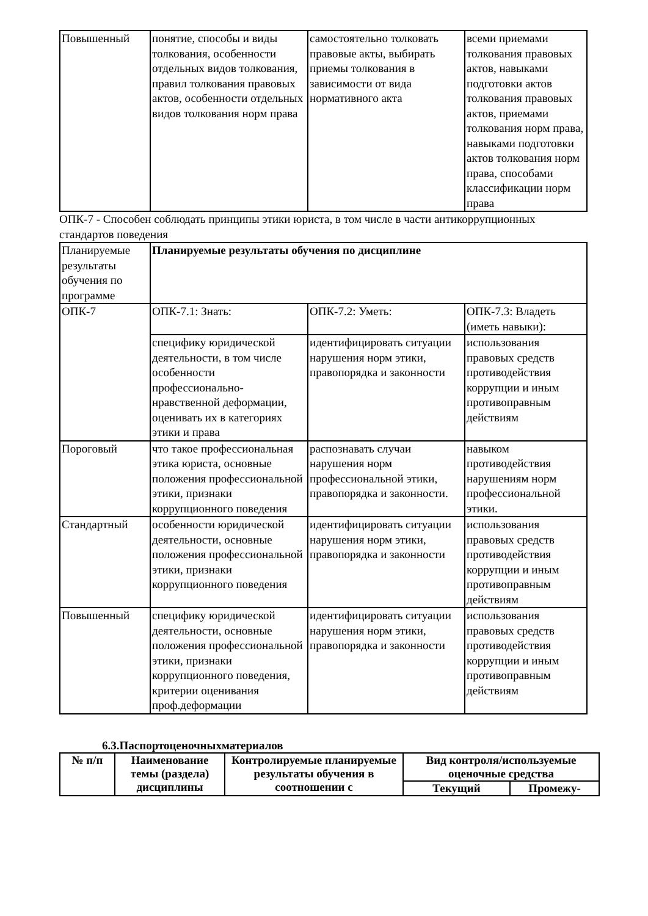| Повышенный | понятие, способы и виды толкования, особенности отдельных видов толкования, правил толкования правовых актов, особенности отдельных видов толкования норм права | самостоятельно толковать правовые акты, выбирать приемы толкования в зависимости от вида нормативного акта | всеми приемами толкования правовых актов, навыками подготовки актов толкования правовых актов, приемами толкования норм права, навыками подготовки актов толкования норм права, способами классификации норм права |
ОПК-7 - Способен соблюдать принципы этики юриста, в том числе в части антикоррупционных стандартов поведения
| Планируемые результаты обучения по программе | Планируемые результаты обучения по дисциплине | | |
| ОПК-7 | ОПК-7.1: Знать: | ОПК-7.2: Уметь: | ОПК-7.3: Владеть (иметь навыки): |
| | специфику юридической деятельности, в том числе особенности профессионально-нравственной деформации, оценивать их в категориях этики и права | идентифицировать ситуации нарушения норм этики, правопорядка и законности | использования правовых средств противодействия коррупции и иным противоправным действиям |
| Пороговый | что такое профессиональная этика юриста, основные положения профессиональной этики, признаки коррупционного поведения | распознавать случаи нарушения норм профессиональной этики, правопорядка и законности. | навыком противодействия нарушениям норм профессиональной этики. |
| Стандартный | особенности юридической деятельности, основные положения профессиональной этики, признаки коррупционного поведения | идентифицировать ситуации нарушения норм этики, правопорядка и законности | использования правовых средств противодействия коррупции и иным противоправным действиям |
| Повышенный | специфику юридической деятельности, основные положения профессиональной этики, признаки коррупционного поведения, критерии оценивания проф.деформации | идентифицировать ситуации нарушения норм этики, правопорядка и законности | использования правовых средств противодействия коррупции и иным противоправным действиям |
6.3.Паспортоценочныхматериалов
| № п/п | Наименование темы (раздела) дисциплины | Контролируемые планируемые результаты обучения в соотношении с | Вид контроля/используемые оценочные средства | |
| --- | --- | --- | --- | --- |
| | | | Текущий | Промежу- |